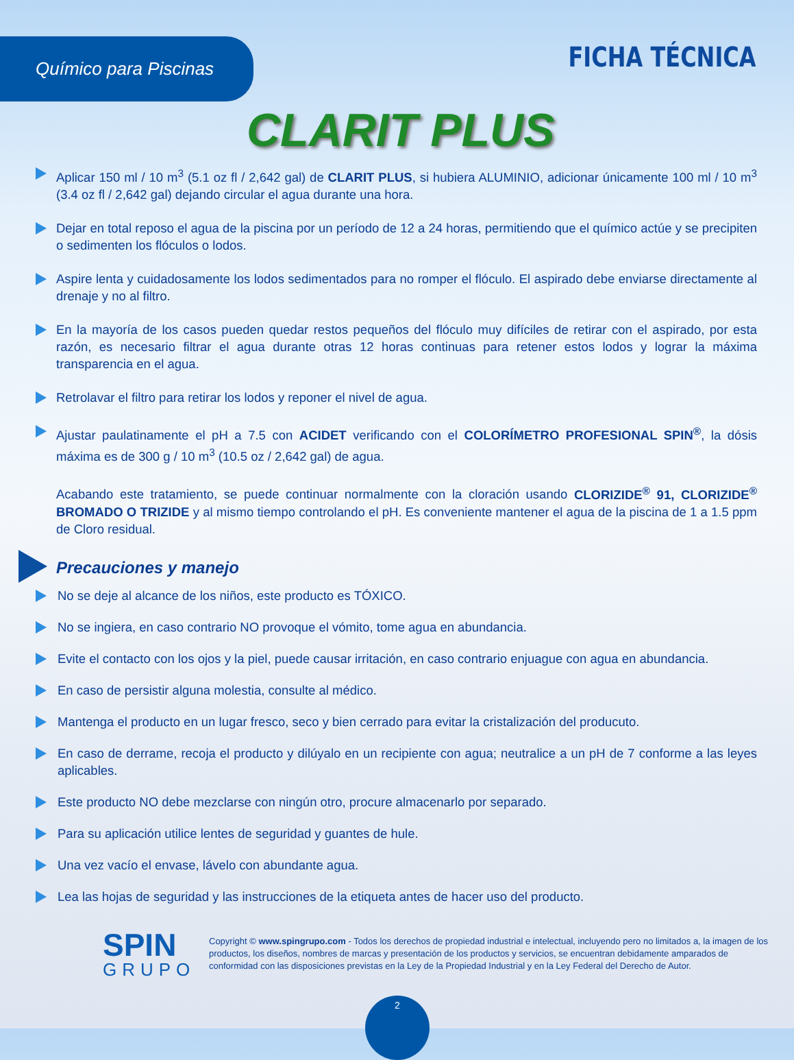Químico para Piscinas FICHA TÉCNICA
CLARIT PLUS
Aplicar 150 ml / 10 m<sup>3</sup> (5.1 oz fl / 2,642 gal) de CLARIT PLUS, si hubiera ALUMINIO, adicionar únicamente 100 ml / 10 m<sup>3</sup> (3.4 oz fl / 2,642 gal) dejando circular el agua durante una hora.
Dejar en total reposo el agua de la piscina por un período de 12 a 24 horas, permitiendo que el químico actúe y se precipiten o sedimenten los flóculos o lodos.
Aspire lenta y cuidadosamente los lodos sedimentados para no romper el flóculo. El aspirado debe enviarse directamente al drenaje y no al filtro.
En la mayoría de los casos pueden quedar restos pequeños del flóculo muy difíciles de retirar con el aspirado, por esta razón, es necesario filtrar el agua durante otras 12 horas continuas para retener estos lodos y lograr la máxima transparencia en el agua.
Retrolavar el filtro para retirar los lodos y reponer el nivel de agua.
Ajustar paulatinamente el pH a 7.5 con ACIDET verificando con el COLORÍMETRO PROFESIONAL SPIN<sup>®</sup>, la dósis máxima es de 300 g / 10 m<sup>3</sup> (10.5 oz / 2,642 gal) de agua.
Acabando este tratamiento, se puede continuar normalmente con la cloración usando CLORIZIDE<sup>®</sup> 91, CLORIZIDE<sup>®</sup> BROMADO O TRIZIDE y al mismo tiempo controlando el pH. Es conveniente mantener el agua de la piscina de 1 a 1.5 ppm de Cloro residual.
Precauciones y manejo
No se deje al alcance de los niños, este producto es TÓXICO.
No se ingiera, en caso contrario NO provoque el vómito, tome agua en abundancia.
Evite el contacto con los ojos y la piel, puede causar irritación, en caso contrario enjuague con agua en abundancia.
En caso de persistir alguna molestia, consulte al médico.
Mantenga el producto en un lugar fresco, seco y bien cerrado para evitar la cristalización del producuto.
En caso de derrame, recoja el producto y dilúyalo en un recipiente con agua; neutralice a un pH de 7 conforme a las leyes aplicables.
Este producto NO debe mezclarse con ningún otro, procure almacenarlo por separado.
Para su aplicación utilice lentes de seguridad y guantes de hule.
Una vez vacío el envase, lávelo con abundante agua.
Lea las hojas de seguridad y las instrucciones de la etiqueta antes de hacer uso del producto.
SPIN
GRUPO
Copyright © www.spingrupo.com - Todos los derechos de propiedad industrial e intelectual, incluyendo pero no limitados a, la imagen de los productos, los diseños, nombres de marcas y presentación de los productos y servicios, se encuentran debidamente amparados de conformidad con las disposiciones previstas en la Ley de la Propiedad Industrial y en la Ley Federal del Derecho de Autor.
2